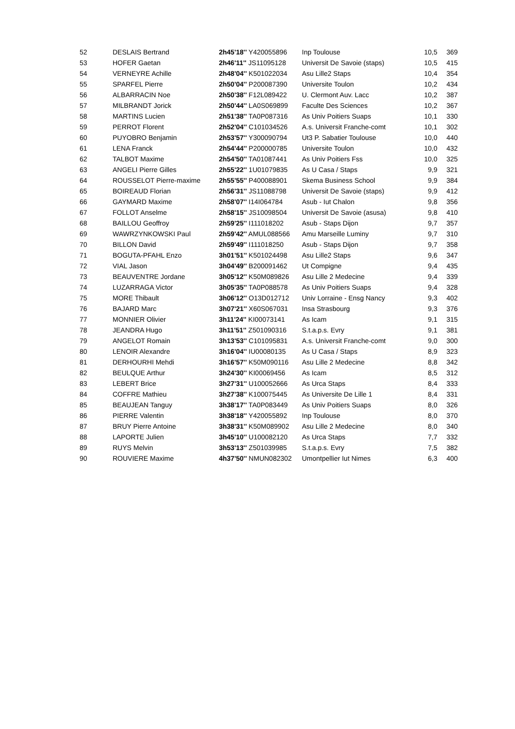| 52 | DESLAIS Bertrand | 2h45'18'' Y420055896 | Inp Toulouse | 10,5 | 369 |
| 53 | HOFER Gaetan | 2h46'11'' JS11095128 | Universit De Savoie (staps) | 10,5 | 415 |
| 54 | VERNEYRE Achille | 2h48'04'' K501022034 | Asu Lille2 Staps | 10,4 | 354 |
| 55 | SPARFEL Pierre | 2h50'04'' P200087390 | Universite Toulon | 10,2 | 434 |
| 56 | ALBARRACIN Noe | 2h50'38'' F12L089422 | U. Clermont Auv. Lacc | 10,2 | 387 |
| 57 | MILBRANDT Jorick | 2h50'44'' LA0S069899 | Faculte Des Sciences | 10,2 | 367 |
| 58 | MARTINS Lucien | 2h51'38'' TA0P087316 | As Univ Poitiers Suaps | 10,1 | 330 |
| 59 | PERROT Florent | 2h52'04'' C101034526 | A.s. Universit Franche-comt | 10,1 | 302 |
| 60 | PUYOBRO Benjamin | 2h53'57'' Y300090794 | Ut3 P. Sabatier Toulouse | 10,0 | 440 |
| 61 | LENA Franck | 2h54'44'' P200000785 | Universite Toulon | 10,0 | 432 |
| 62 | TALBOT Maxime | 2h54'50'' TA01087441 | As Univ Poitiers Fss | 10,0 | 325 |
| 63 | ANGELI Pierre Gilles | 2h55'22'' 1U01079835 | As U Casa / Staps | 9,9 | 321 |
| 64 | ROUSSELOT Pierre-maxime | 2h55'55'' P400088901 | Skema Business School | 9,9 | 384 |
| 65 | BOIREAUD Florian | 2h56'31'' JS11088798 | Universit De Savoie (staps) | 9,9 | 412 |
| 66 | GAYMARD Maxime | 2h58'07'' I14I064784 | Asub - Iut Chalon | 9,8 | 356 |
| 67 | FOLLOT Anselme | 2h58'15'' JS10098504 | Universit De Savoie (asusa) | 9,8 | 410 |
| 68 | BAILLOU Geoffroy | 2h59'25'' I111018202 | Asub - Staps Dijon | 9,7 | 357 |
| 69 | WAWRZYNKOWSKI Paul | 2h59'42'' AMUL088566 | Amu Marseille Luminy | 9,7 | 310 |
| 70 | BILLON David | 2h59'49'' I111018250 | Asub - Staps Dijon | 9,7 | 358 |
| 71 | BOGUTA-PFAHL Enzo | 3h01'51'' K501024498 | Asu Lille2 Staps | 9,6 | 347 |
| 72 | VIAL Jason | 3h04'49'' B200091462 | Ut Compigne | 9,4 | 435 |
| 73 | BEAUVENTRE Jordane | 3h05'12'' K50M089826 | Asu Lille 2 Medecine | 9,4 | 339 |
| 74 | LUZARRAGA Victor | 3h05'35'' TA0P088578 | As Univ Poitiers Suaps | 9,4 | 328 |
| 75 | MORE Thibault | 3h06'12'' O13D012712 | Univ Lorraine - Ensg Nancy | 9,3 | 402 |
| 76 | BAJARD Marc | 3h07'21'' X60S067031 | Insa Strasbourg | 9,3 | 376 |
| 77 | MONNIER Olivier | 3h11'24'' KI00073141 | As Icam | 9,1 | 315 |
| 78 | JEANDRA Hugo | 3h11'51'' Z501090316 | S.t.a.p.s. Evry | 9,1 | 381 |
| 79 | ANGELOT Romain | 3h13'53'' C101095831 | A.s. Universit Franche-comt | 9,0 | 300 |
| 80 | LENOIR Alexandre | 3h16'04'' IU00080135 | As U Casa / Staps | 8,9 | 323 |
| 81 | DERHOURHI Mehdi | 3h16'57'' K50M090116 | Asu Lille 2 Medecine | 8,8 | 342 |
| 82 | BEULQUE Arthur | 3h24'30'' KI00069456 | As Icam | 8,5 | 312 |
| 83 | LEBERT Brice | 3h27'31'' U100052666 | As Urca Staps | 8,4 | 333 |
| 84 | COFFRE Mathieu | 3h27'38'' K100075445 | As Universite De Lille 1 | 8,4 | 331 |
| 85 | BEAUJEAN Tanguy | 3h38'17'' TA0P083449 | As Univ Poitiers Suaps | 8,0 | 326 |
| 86 | PIERRE Valentin | 3h38'18'' Y420055892 | Inp Toulouse | 8,0 | 370 |
| 87 | BRUY Pierre Antoine | 3h38'31'' K50M089902 | Asu Lille 2 Medecine | 8,0 | 340 |
| 88 | LAPORTE Julien | 3h45'10'' U100082120 | As Urca Staps | 7,7 | 332 |
| 89 | RUYS Melvin | 3h53'13'' Z501039985 | S.t.a.p.s. Evry | 7,5 | 382 |
| 90 | ROUVIERE Maxime | 4h37'50'' NMUN082302 | Umontpellier Iut Nimes | 6,3 | 400 |